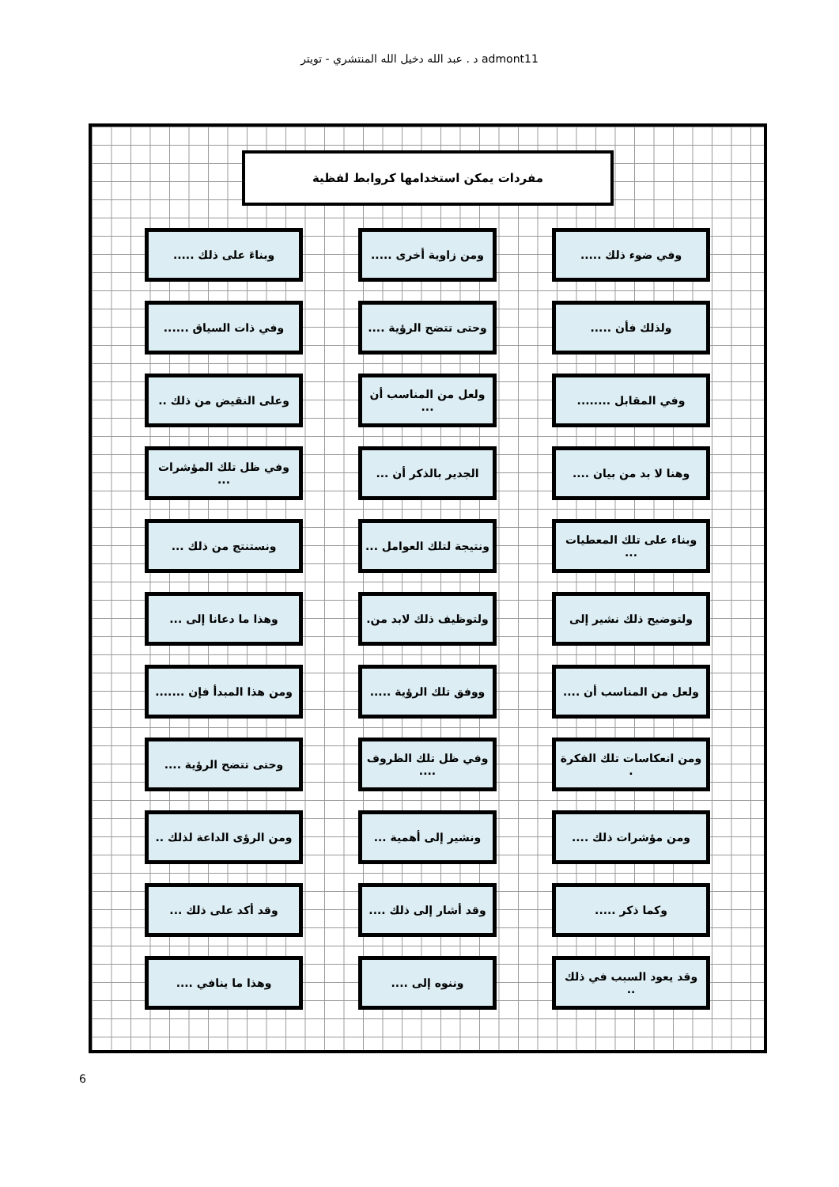د . عبد الله دخيل الله المنتشري - تويتر admont11
مفردات يمكن استخدامها كروابط لفظية
وفي ضوء ذلك .....
ومن زاوية أخرى .....
وبناءَ على ذلك .....
ولذلك فأن .....
وحتى تتضح الرؤية ....
وفي ذات السياق ......
وفي المقابل ........
ولعل من المناسب أن ...
وعلى النقيض من ذلك ..
وهنا لا بد من بيان ....
الجدير بالذكر أن ...
وفي ظل تلك المؤشرات ...
وبناء على تلك المعطيات ...
ونتيجة لتلك العوامل ...
ونستنتج من ذلك ...
ولتوضيح ذلك نشير إلى
ولتوظيف ذلك لابد من.
وهذا ما دعانا إلى ...
ولعل من المناسب أن ....
ووفق تلك الرؤية .....
ومن هذا المبدأ فإن .......
ومن انعكاسات تلك الفكرة .
وفي ظل تلك الظروف ....
وحتى تتضح الرؤية ....
ومن مؤشرات ذلك ....
ونشير إلى أهمية ...
ومن الرؤى الداعة لذلك ..
وكما ذكر .....
وقد أشار إلى ذلك ....
وقد أكد على ذلك ...
وقد يعود السبب في ذلك ..
وننوه إلى ....
وهذا ما ينافي ....
6